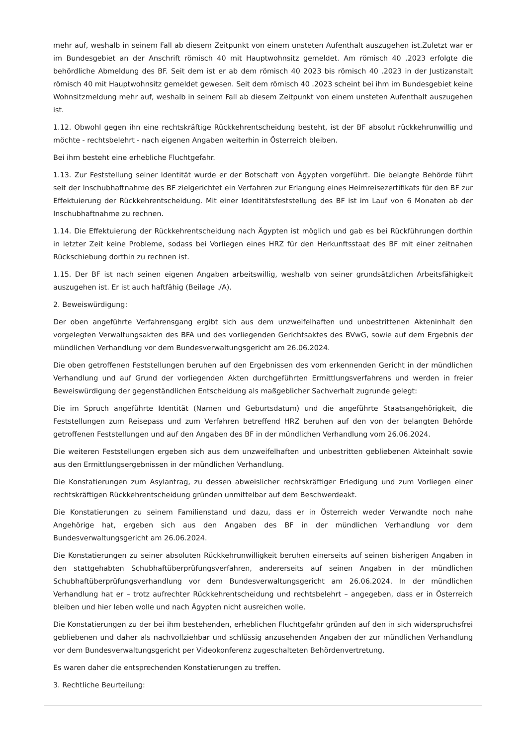mehr auf, weshalb in seinem Fall ab diesem Zeitpunkt von einem unsteten Aufenthalt auszugehen ist.Zuletzt war er im Bundesgebiet an der Anschrift römisch 40 mit Hauptwohnsitz gemeldet. Am römisch 40 .2023 erfolgte die behördliche Abmeldung des BF. Seit dem ist er ab dem römisch 40 2023 bis römisch 40 .2023 in der Justizanstalt römisch 40 mit Hauptwohnsitz gemeldet gewesen. Seit dem römisch 40 .2023 scheint bei ihm im Bundesgebiet keine Wohnsitzmeldung mehr auf, weshalb in seinem Fall ab diesem Zeitpunkt von einem unsteten Aufenthalt auszugehen ist.
1.12. Obwohl gegen ihn eine rechtskräftige Rückkehrentscheidung besteht, ist der BF absolut rückkehrunwillig und möchte - rechtsbelehrt - nach eigenen Angaben weiterhin in Österreich bleiben.
Bei ihm besteht eine erhebliche Fluchtgefahr.
1.13. Zur Feststellung seiner Identität wurde er der Botschaft von Ägypten vorgeführt. Die belangte Behörde führt seit der Inschubhaftnahme des BF zielgerichtet ein Verfahren zur Erlangung eines Heimreisezertifikats für den BF zur Effektuierung der Rückkehrentscheidung. Mit einer Identitätsfeststellung des BF ist im Lauf von 6 Monaten ab der Inschubhaftnahme zu rechnen.
1.14. Die Effektuierung der Rückkehrentscheidung nach Ägypten ist möglich und gab es bei Rückführungen dorthin in letzter Zeit keine Probleme, sodass bei Vorliegen eines HRZ für den Herkunftsstaat des BF mit einer zeitnahen Rückschiebung dorthin zu rechnen ist.
1.15. Der BF ist nach seinen eigenen Angaben arbeitswillig, weshalb von seiner grundsätzlichen Arbeitsfähigkeit auszugehen ist. Er ist auch haftfähig (Beilage ./A).
2. Beweiswürdigung:
Der oben angeführte Verfahrensgang ergibt sich aus dem unzweifelhaften und unbestrittenen Akteninhalt den vorgelegten Verwaltungsakten des BFA und des vorliegenden Gerichtsaktes des BVwG, sowie auf dem Ergebnis der mündlichen Verhandlung vor dem Bundesverwaltungsgericht am 26.06.2024.
Die oben getroffenen Feststellungen beruhen auf den Ergebnissen des vom erkennenden Gericht in der mündlichen Verhandlung und auf Grund der vorliegenden Akten durchgeführten Ermittlungsverfahrens und werden in freier Beweiswürdigung der gegenständlichen Entscheidung als maßgeblicher Sachverhalt zugrunde gelegt:
Die im Spruch angeführte Identität (Namen und Geburtsdatum) und die angeführte Staatsangehörigkeit, die Feststellungen zum Reisepass und zum Verfahren betreffend HRZ beruhen auf den von der belangten Behörde getroffenen Feststellungen und auf den Angaben des BF in der mündlichen Verhandlung vom 26.06.2024.
Die weiteren Feststellungen ergeben sich aus dem unzweifelhaften und unbestritten gebliebenen Akteinhalt sowie aus den Ermittlungsergebnissen in der mündlichen Verhandlung.
Die Konstatierungen zum Asylantrag, zu dessen abweislicher rechtskräftiger Erledigung und zum Vorliegen einer rechtskräftigen Rückkehrentscheidung gründen unmittelbar auf dem Beschwerdeakt.
Die Konstatierungen zu seinem Familienstand und dazu, dass er in Österreich weder Verwandte noch nahe Angehörige hat, ergeben sich aus den Angaben des BF in der mündlichen Verhandlung vor dem Bundesverwaltungsgericht am 26.06.2024.
Die Konstatierungen zu seiner absoluten Rückkehrunwilligkeit beruhen einerseits auf seinen bisherigen Angaben in den stattgehabten Schubhaftüberprüfungsverfahren, andererseits auf seinen Angaben in der mündlichen Schubhaftüberprüfungsverhandlung vor dem Bundesverwaltungsgericht am 26.06.2024. In der mündlichen Verhandlung hat er – trotz aufrechter Rückkehrentscheidung und rechtsbelehrt – angegeben, dass er in Österreich bleiben und hier leben wolle und nach Ägypten nicht ausreichen wolle.
Die Konstatierungen zu der bei ihm bestehenden, erheblichen Fluchtgefahr gründen auf den in sich widerspruchsfrei gebliebenen und daher als nachvollziehbar und schlüssig anzusehenden Angaben der zur mündlichen Verhandlung vor dem Bundesverwaltungsgericht per Videokonferenz zugeschalteten Behördenvertretung.
Es waren daher die entsprechenden Konstatierungen zu treffen.
3. Rechtliche Beurteilung: